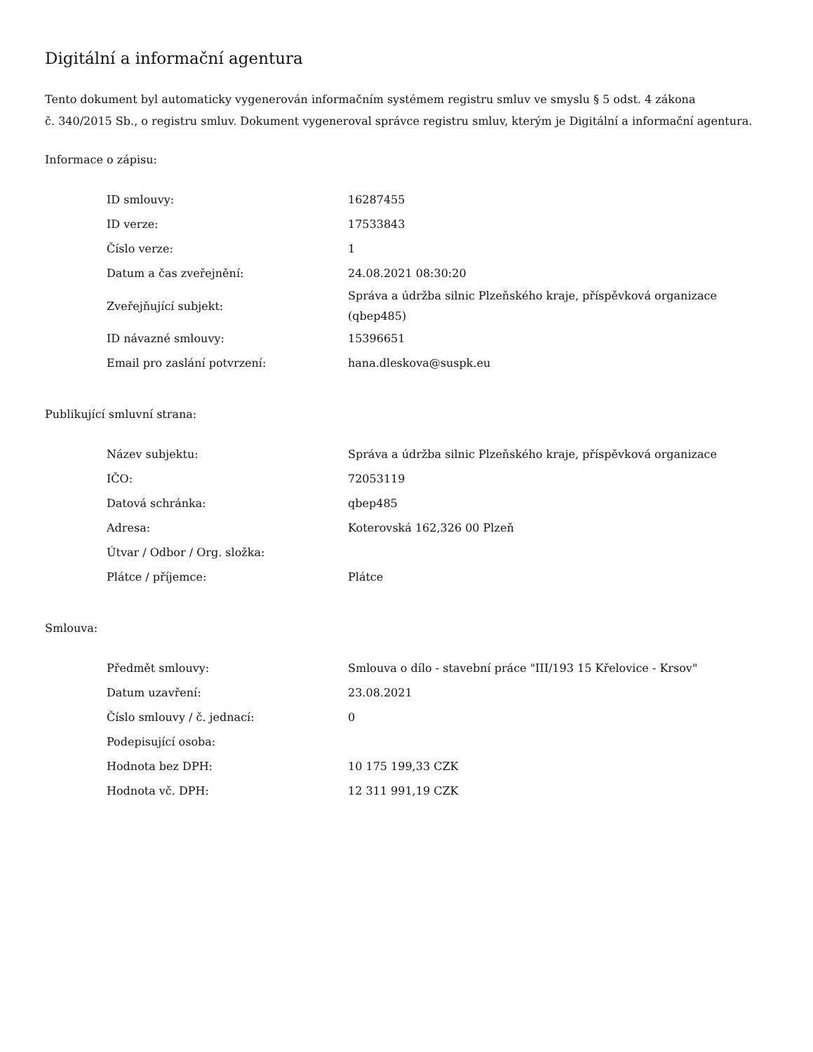Digitální a informační agentura
Tento dokument byl automaticky vygenerován informačním systémem registru smluv ve smyslu § 5 odst. 4 zákona
č. 340/2015 Sb., o registru smluv. Dokument vygeneroval správce registru smluv, kterým je Digitální a informační agentura.
Informace o zápisu:
| ID smlouvy: | 16287455 |
| ID verze: | 17533843 |
| Číslo verze: | 1 |
| Datum a čas zveřejnění: | 24.08.2021 08:30:20 |
| Zveřejňující subjekt: | Správa a údržba silnic Plzeňského kraje, příspěvková organizace (qbep485) |
| ID návazné smlouvy: | 15396651 |
| Email pro zaslání potvrzení: | hana.dleskova@suspk.eu |
Publikující smluvní strana:
| Název subjektu: | Správa a údržba silnic Plzeňského kraje, příspěvková organizace |
| IČO: | 72053119 |
| Datová schránka: | qbep485 |
| Adresa: | Koterovská 162,326 00 Plzeň |
| Útvar / Odbor / Org. složka: | |
| Plátce / příjemce: | Plátce |
Smlouva:
| Předmět smlouvy: | Smlouva o dílo - stavební práce "III/193 15 Křelovice - Krsov" |
| Datum uzavření: | 23.08.2021 |
| Číslo smlouvy / č. jednací: | 0 |
| Podepisující osoba: | |
| Hodnota bez DPH: | 10 175 199,33 CZK |
| Hodnota vč. DPH: | 12 311 991,19 CZK |